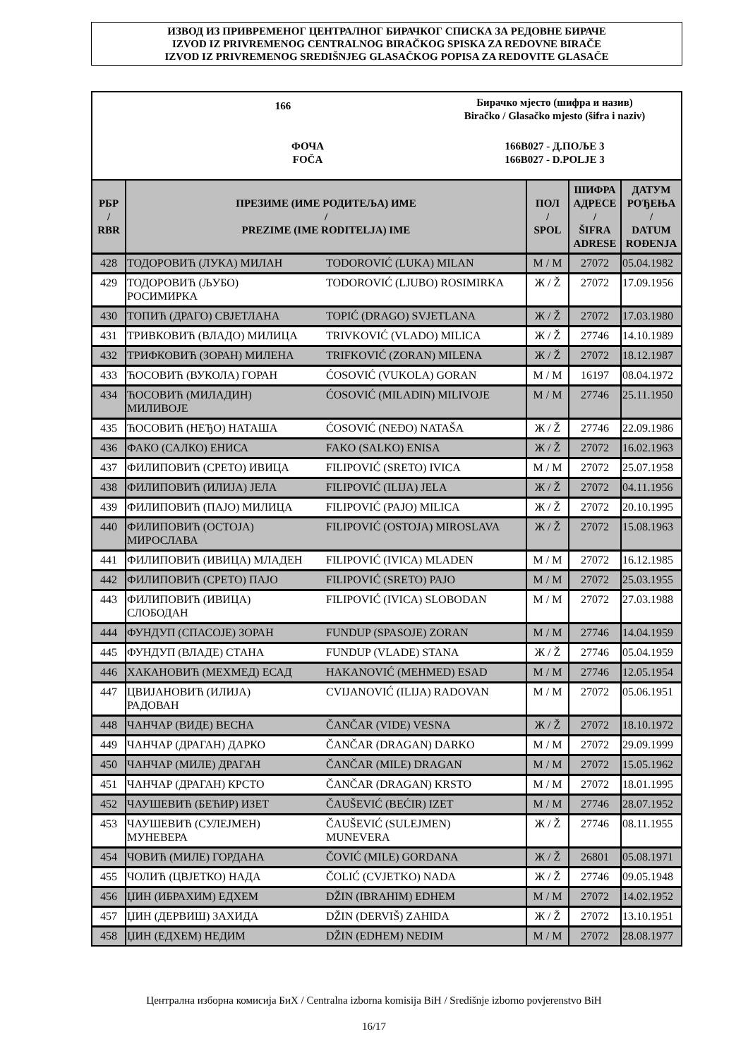ИЗВОД ИЗ ПРИВРЕМЕНОГ ЦЕНТРАЛНОГ БИРАЧКОГ СПИСКА ЗА РЕДОВНЕ БИРАЧЕ
IZVOD IZ PRIVREMENOG CENTRALNOG BIRAČKOG SPISKA ZA REDOVNE BIRAČE
IZVOD IZ PRIVREMENOG SREDIŠNJEG GLASAČKOG POPISA ZA REDOVITE GLASAČE
166
Бирачко мјесто (шифра и назив)
Biračko / Glasačko mjesto (šifra i naziv)
ФОЧА
FOČA
166B027 - Д.ПОЉЕ 3
166B027 - D.POLJE 3
| РБР / RBR | ПРЕЗИМЕ (ИМЕ РОДИТЕЉА) ИМЕ / PREZIME (IME RODITELJA) IME | | ПОЛ / SPOL | ШИФРА АДРЕСЕ / ŠIFRA ADRESE | ДАТУМ РОЂЕЊА / DATUM ROĐENJA |
| --- | --- | --- | --- | --- | --- |
| 428 | ТОДОРОВИЋ (ЛУКА) МИЛАН | TODOROVIĆ (LUKA) MILAN | М / M | 27072 | 05.04.1982 |
| 429 | ТОДОРОВИЋ (ЉУБО) РОСИМИРКА | TODOROVIĆ (LJUBO) ROSIMIRKA | Ж / Ž | 27072 | 17.09.1956 |
| 430 | ТОПИЋ (ДРАГО) СВЈЕТЛАНА | TOPIĆ (DRAGO) SVJETLANA | Ж / Ž | 27072 | 17.03.1980 |
| 431 | ТРИВКОВИЋ (ВЛАДО) МИЛИЦА | TRIVKOVIĆ (VLADO) MILICA | Ж / Ž | 27746 | 14.10.1989 |
| 432 | ТРИФКОВИЋ (ЗОРАН) МИЛЕНА | TRIFKOVIĆ (ZORAN) MILENA | Ж / Ž | 27072 | 18.12.1987 |
| 433 | ЋОСОВИЋ (ВУКОЛА) ГОРАН | ĆOSOVIĆ (VUKOLA) GORAN | М / M | 16197 | 08.04.1972 |
| 434 | ЋОСОВИЋ (МИЛАДИН) МИЛИВОЈЕ | ĆOSOVIĆ (MILADIN) MILIVOJE | М / M | 27746 | 25.11.1950 |
| 435 | ЋОСОВИЋ (НЕЂО) НАТАША | ĆOSOVIĆ (NEĐO) NATAŠA | Ж / Ž | 27746 | 22.09.1986 |
| 436 | ФАКО (САЛКО) ЕНИСА | FAKO (SALKO) ENISA | Ж / Ž | 27072 | 16.02.1963 |
| 437 | ФИЛИПОВИЋ (СРЕТО) ИВИЦА | FILIPOVIĆ (SRETO) IVICA | М / M | 27072 | 25.07.1958 |
| 438 | ФИЛИПОВИЋ (ИЛИЈА) ЈЕЛА | FILIPOVIĆ (ILIJA) JELA | Ж / Ž | 27072 | 04.11.1956 |
| 439 | ФИЛИПОВИЋ (ПАЈО) МИЛИЦА | FILIPOVIĆ (PAJO) MILICA | Ж / Ž | 27072 | 20.10.1995 |
| 440 | ФИЛИПОВИЋ (ОСТОЈА) МИРОСЛАВА | FILIPOVIĆ (OSTOJA) MIROSLAVA | Ж / Ž | 27072 | 15.08.1963 |
| 441 | ФИЛИПОВИЋ (ИВИЦА) МЛАДЕН | FILIPOVIĆ (IVICA) MLADEN | М / M | 27072 | 16.12.1985 |
| 442 | ФИЛИПОВИЋ (СРЕТО) ПАЈО | FILIPOVIĆ (SRETO) PAJO | М / M | 27072 | 25.03.1955 |
| 443 | ФИЛИПОВИЋ (ИВИЦА) СЛОБОДАН | FILIPOVIĆ (IVICA) SLOBODAN | М / M | 27072 | 27.03.1988 |
| 444 | ФУНДУП (СПАСОЈЕ) ЗОРАН | FUNDUP (SPASOJE) ZORAN | М / M | 27746 | 14.04.1959 |
| 445 | ФУНДУП (ВЛАДЕ) СТАНА | FUNDUP (VLADE) STANA | Ж / Ž | 27746 | 05.04.1959 |
| 446 | ХАКАНОВИЋ (МЕХМЕД) ЕСАД | HAKANOVIĆ (MEHMED) ESAD | М / M | 27746 | 12.05.1954 |
| 447 | ЦВИЈАНОВИЋ (ИЛИЈА) РАДОВАН | CVIJANOVIĆ (ILIJA) RADOVAN | М / M | 27072 | 05.06.1951 |
| 448 | ЧАНЧАР (ВИДЕ) ВЕСНА | ČANČAR (VIDE) VESNA | Ж / Ž | 27072 | 18.10.1972 |
| 449 | ЧАНЧАР (ДРАГАН) ДАРКО | ČANČAR (DRAGAN) DARKO | М / M | 27072 | 29.09.1999 |
| 450 | ЧАНЧАР (МИЛЕ) ДРАГАН | ČANČAR (MILE) DRAGAN | М / M | 27072 | 15.05.1962 |
| 451 | ЧАНЧАР (ДРАГАН) КРСТО | ČANČAR (DRAGAN) KRSTO | М / M | 27072 | 18.01.1995 |
| 452 | ЧАУШЕВИЋ (БЕЋИР) ИЗЕТ | ČAUŠEVIĆ (BEĆIR) IZET | М / M | 27746 | 28.07.1952 |
| 453 | ЧАУШЕВИЋ (СУЛЕЈМЕН) МУНЕВЕРА | ČAUŠEVIĆ (SULEJMEN) MUNEVERA | Ж / Ž | 27746 | 08.11.1955 |
| 454 | ЧОВИЋ (МИЛЕ) ГОРДАНА | ČOVIĆ (MILE) GORDANA | Ж / Ž | 26801 | 05.08.1971 |
| 455 | ЧОЛИЋ (ЦВЈЕТКО) НАДА | ČOLIĆ (CVJETKO) NADA | Ж / Ž | 27746 | 09.05.1948 |
| 456 | ЏИН (ИБРАХИМ) ЕДХЕМ | DŽIN (IBRAHIM) EDHEM | М / M | 27072 | 14.02.1952 |
| 457 | ЏИН (ДЕРВИШ) ЗАХИДА | DŽIN (DERVIŠ) ZAHIDA | Ж / Ž | 27072 | 13.10.1951 |
| 458 | ЏИН (ЕДХЕМ) НЕДИМ | DŽIN (EDHEM) NEDIM | М / M | 27072 | 28.08.1977 |
Централна изборна комисија БиХ / Centralna izborna komisija BiH / Središnje izborno povjerenstvo BiH
16/17